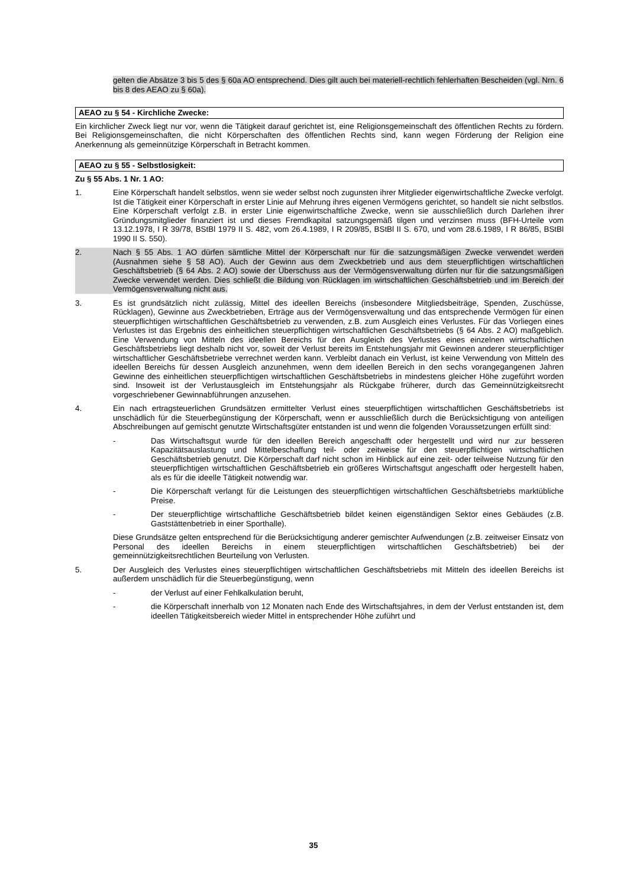gelten die Absätze 3 bis 5 des § 60a AO entsprechend. Dies gilt auch bei materiell-rechtlich fehlerhaften Bescheiden (vgl. Nrn. 6 bis 8 des AEAO zu § 60a).
AEAO zu § 54 - Kirchliche Zwecke:
Ein kirchlicher Zweck liegt nur vor, wenn die Tätigkeit darauf gerichtet ist, eine Religionsgemeinschaft des öffentlichen Rechts zu fördern. Bei Religionsgemeinschaften, die nicht Körperschaften des öffentlichen Rechts sind, kann wegen Förderung der Religion eine Anerkennung als gemeinnützige Körperschaft in Betracht kommen.
AEAO zu § 55 - Selbstlosigkeit:
Zu § 55 Abs. 1 Nr. 1 AO:
1. Eine Körperschaft handelt selbstlos, wenn sie weder selbst noch zugunsten ihrer Mitglieder eigenwirtschaftliche Zwecke verfolgt. Ist die Tätigkeit einer Körperschaft in erster Linie auf Mehrung ihres eigenen Vermögens gerichtet, so handelt sie nicht selbstlos. Eine Körperschaft verfolgt z.B. in erster Linie eigenwirtschaftliche Zwecke, wenn sie ausschließlich durch Darlehen ihrer Gründungsmitglieder finanziert ist und dieses Fremdkapital satzungsgemäß tilgen und verzinsen muss (BFH-Urteile vom 13.12.1978, I R 39/78, BStBl 1979 II S. 482, vom 26.4.1989, I R 209/85, BStBl II S. 670, und vom 28.6.1989, I R 86/85, BStBl 1990 II S. 550).
2. Nach § 55 Abs. 1 AO dürfen sämtliche Mittel der Körperschaft nur für die satzungsmäßigen Zwecke verwendet werden (Ausnahmen siehe § 58 AO). Auch der Gewinn aus dem Zweckbetrieb und aus dem steuerpflichtigen wirtschaftlichen Geschäftsbetrieb (§ 64 Abs. 2 AO) sowie der Überschuss aus der Vermögensverwaltung dürfen nur für die satzungsmäßigen Zwecke verwendet werden. Dies schließt die Bildung von Rücklagen im wirtschaftlichen Geschäftsbetrieb und im Bereich der Vermögensverwaltung nicht aus.
3. Es ist grundsätzlich nicht zulässig, Mittel des ideellen Bereichs (insbesondere Mitgliedsbeiträge, Spenden, Zuschüsse, Rücklagen), Gewinne aus Zweckbetrieben, Erträge aus der Vermögensverwaltung und das entsprechende Vermögen für einen steuerpflichtigen wirtschaftlichen Geschäftsbetrieb zu verwenden, z.B. zum Ausgleich eines Verlustes. Für das Vorliegen eines Verlustes ist das Ergebnis des einheitlichen steuerpflichtigen wirtschaftlichen Geschäftsbetriebs (§ 64 Abs. 2 AO) maßgeblich. Eine Verwendung von Mitteln des ideellen Bereichs für den Ausgleich des Verlustes eines einzelnen wirtschaftlichen Geschäftsbetriebs liegt deshalb nicht vor, soweit der Verlust bereits im Entstehungsjahr mit Gewinnen anderer steuerpflichtiger wirtschaftlicher Geschäftsbetriebe verrechnet werden kann. Verbleibt danach ein Verlust, ist keine Verwendung von Mitteln des ideellen Bereichs für dessen Ausgleich anzunehmen, wenn dem ideellen Bereich in den sechs vorangegangenen Jahren Gewinne des einheitlichen steuerpflichtigen wirtschaftlichen Geschäftsbetriebs in mindestens gleicher Höhe zugeführt worden sind. Insoweit ist der Verlustausgleich im Entstehungsjahr als Rückgabe früherer, durch das Gemeinnützigkeitsrecht vorgeschriebener Gewinnabführungen anzusehen.
4. Ein nach ertragsteuerlichen Grundsätzen ermittelter Verlust eines steuerpflichtigen wirtschaftlichen Geschäftsbetriebs ist unschädlich für die Steuerbegünstigung der Körperschaft, wenn er ausschließlich durch die Berücksichtigung von anteiligen Abschreibungen auf gemischt genutzte Wirtschaftsgüter entstanden ist und wenn die folgenden Voraussetzungen erfüllt sind:
- Das Wirtschaftsgut wurde für den ideellen Bereich angeschafft oder hergestellt und wird nur zur besseren Kapazitätsauslastung und Mittelbeschaffung teil- oder zeitweise für den steuerpflichtigen wirtschaftlichen Geschäftsbetrieb genutzt. Die Körperschaft darf nicht schon im Hinblick auf eine zeit- oder teilweise Nutzung für den steuerpflichtigen wirtschaftlichen Geschäftsbetrieb ein größeres Wirtschaftsgut angeschafft oder hergestellt haben, als es für die ideelle Tätigkeit notwendig war.
- Die Körperschaft verlangt für die Leistungen des steuerpflichtigen wirtschaftlichen Geschäftsbetriebs marktübliche Preise.
- Der steuerpflichtige wirtschaftliche Geschäftsbetrieb bildet keinen eigenständigen Sektor eines Gebäudes (z.B. Gaststättenbetrieb in einer Sporthalle).
Diese Grundsätze gelten entsprechend für die Berücksichtigung anderer gemischter Aufwendungen (z.B. zeitweiser Einsatz von Personal des ideellen Bereichs in einem steuerpflichtigen wirtschaftlichen Geschäftsbetrieb) bei der gemeinnützigkeitsrechtlichen Beurteilung von Verlusten.
5. Der Ausgleich des Verlustes eines steuerpflichtigen wirtschaftlichen Geschäftsbetriebs mit Mitteln des ideellen Bereichs ist außerdem unschädlich für die Steuerbegünstigung, wenn
- der Verlust auf einer Fehlkalkulation beruht,
- die Körperschaft innerhalb von 12 Monaten nach Ende des Wirtschaftsjahres, in dem der Verlust entstanden ist, dem ideellen Tätigkeitsbereich wieder Mittel in entsprechender Höhe zuführt und
35